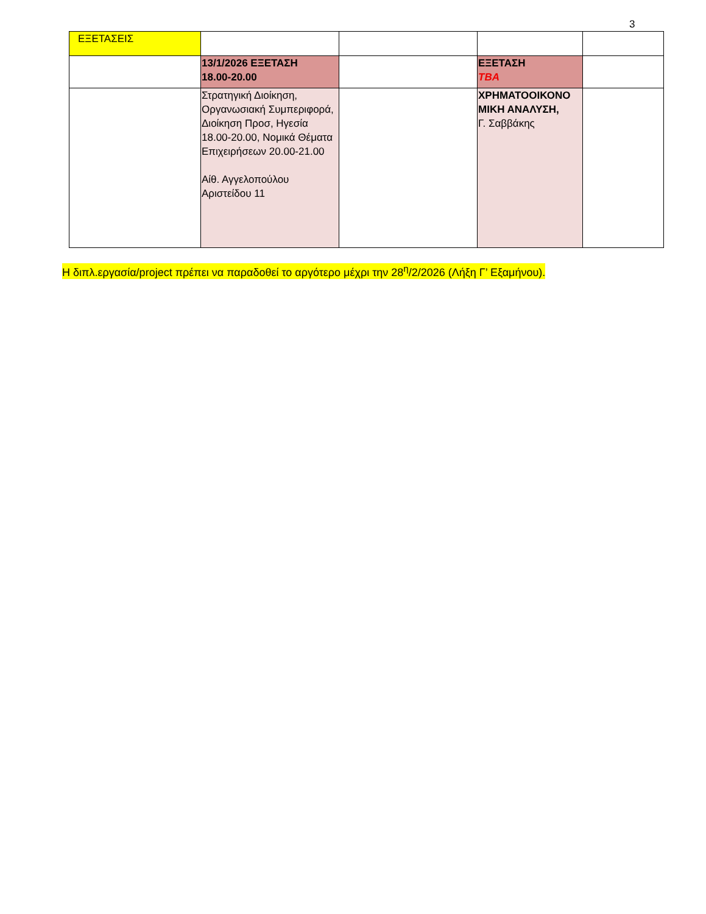3
| ΕΞΕΤΑΣΕΙΣ | | | | |
| | 13/1/2026 ΕΞΕΤΑΣΗ 18.00-20.00 | | ΕΞΕΤΑΣΗ TBA | |
| | Στρατηγική Διοίκηση, Οργανωσιακή Συμπεριφορά, Διοίκηση Προσ, Ηγεσία 18.00-20.00, Νομικά Θέματα Επιχειρήσεων 20.00-21.00 Αίθ. Αγγελοπούλου Αριστείδου 11 | | ΧΡΗΜΑΤΟΟΙΚΟΝΟ ΜΙΚΗ ΑΝΑΛΥΣΗ, Γ. Σαββάκης | |
Η διπλ.εργασία/project πρέπει να παραδοθεί το αργότερο μέχρι την 28<sup>η</sup>/2/2026 (Λήξη Γ’ Εξαμήνου).